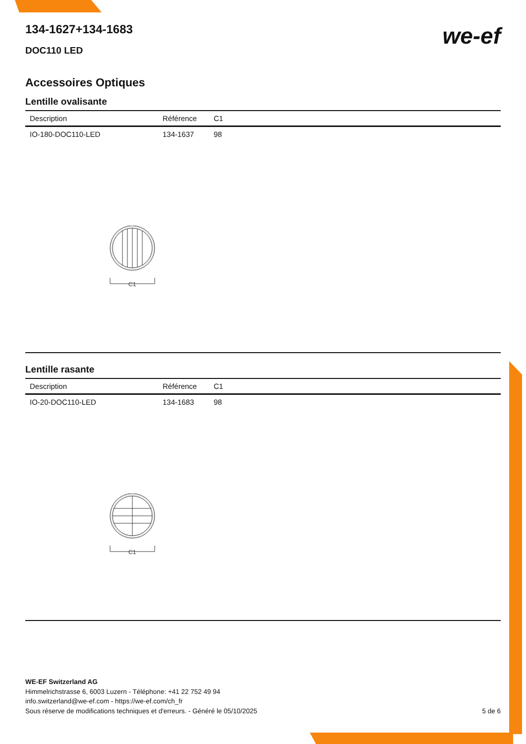we-ef
134-1627+134-1683
DOC110 LED
Accessoires Optiques
Lentille ovalisante
| Description | Référence | C1 |
| --- | --- | --- |
| IO-180-DOC110-LED | 134-1637 | 98 |
C1
Lentille rasante
| Description | Référence | C1 |
| --- | --- | --- |
| IO-20-DOC110-LED | 134-1683 | 98 |
C1
WE-EF Switzerland AG
Himmelrichstrasse 6, 6003 Luzern - Téléphone: +41 22 752 49 94
info.switzerland@we-ef.com - https://we-ef.com/ch_fr
Sous réserve de modifications techniques et d'erreurs. - Généré le 05/10/2025 5 de 6